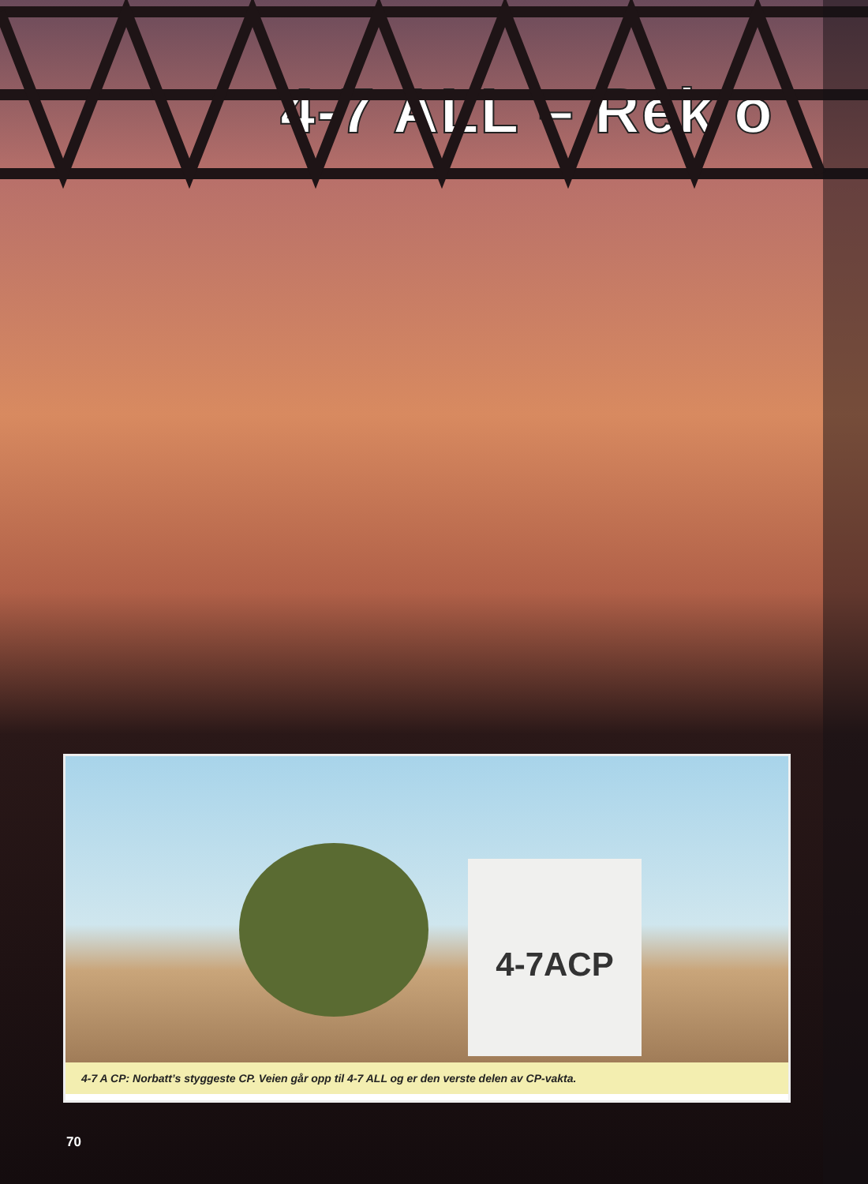4-7 ALL – Rek o
4-7ACP
4-7 A CP: Norbatt’s styggeste CP. Veien går opp til 4-7 ALL og er den verste delen av CP-vakta.
70